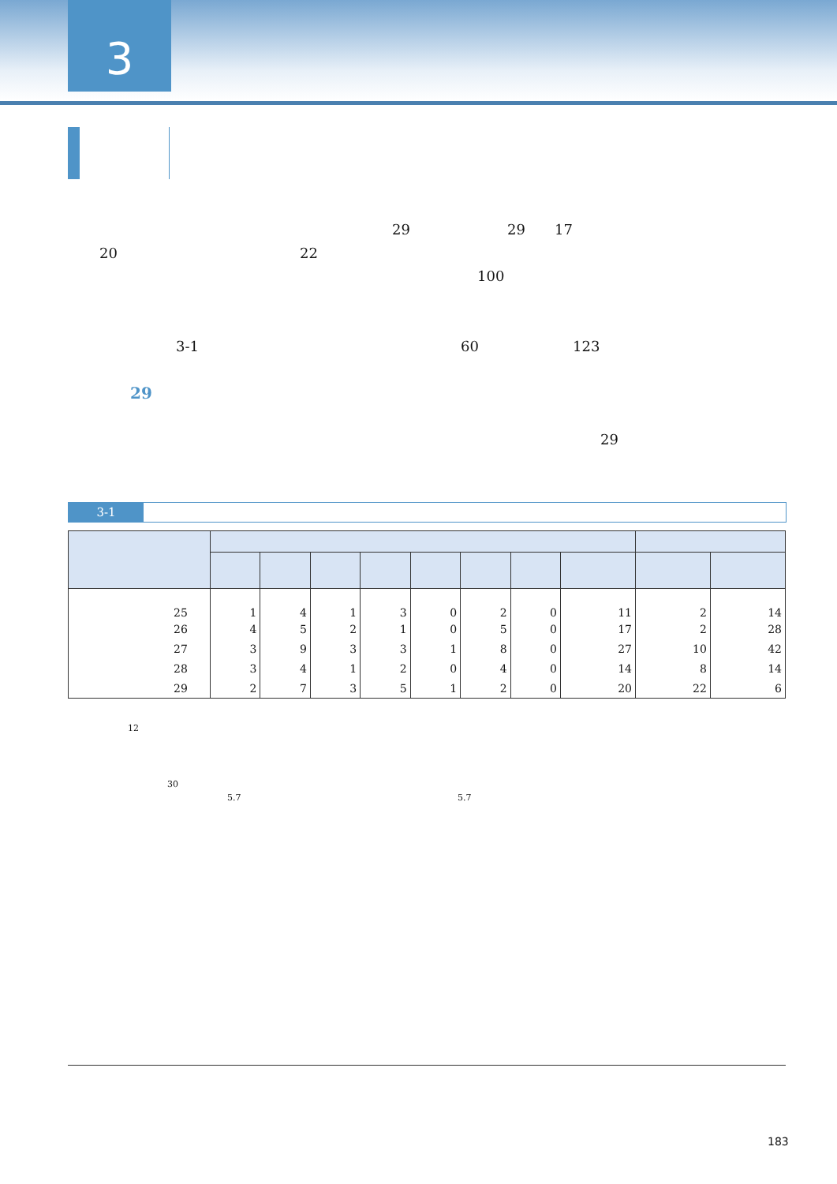3
29 29 17
20 22
100
3-1 60 123
29
29
3-1
| 25 | 1 | 4 | 1 | 3 | 0 | 2 | 0 | 11 | 2 | 14 |
| 26 | 4 | 5 | 2 | 1 | 0 | 5 | 0 | 17 | 2 | 28 |
| 27 | 3 | 9 | 3 | 3 | 1 | 8 | 0 | 27 | 10 | 42 |
| 28 | 3 | 4 | 1 | 2 | 0 | 4 | 0 | 14 | 8 | 14 |
| 29 | 2 | 7 | 3 | 5 | 1 | 2 | 0 | 20 | 22 | 6 |
12
30
5.7 5.7
183